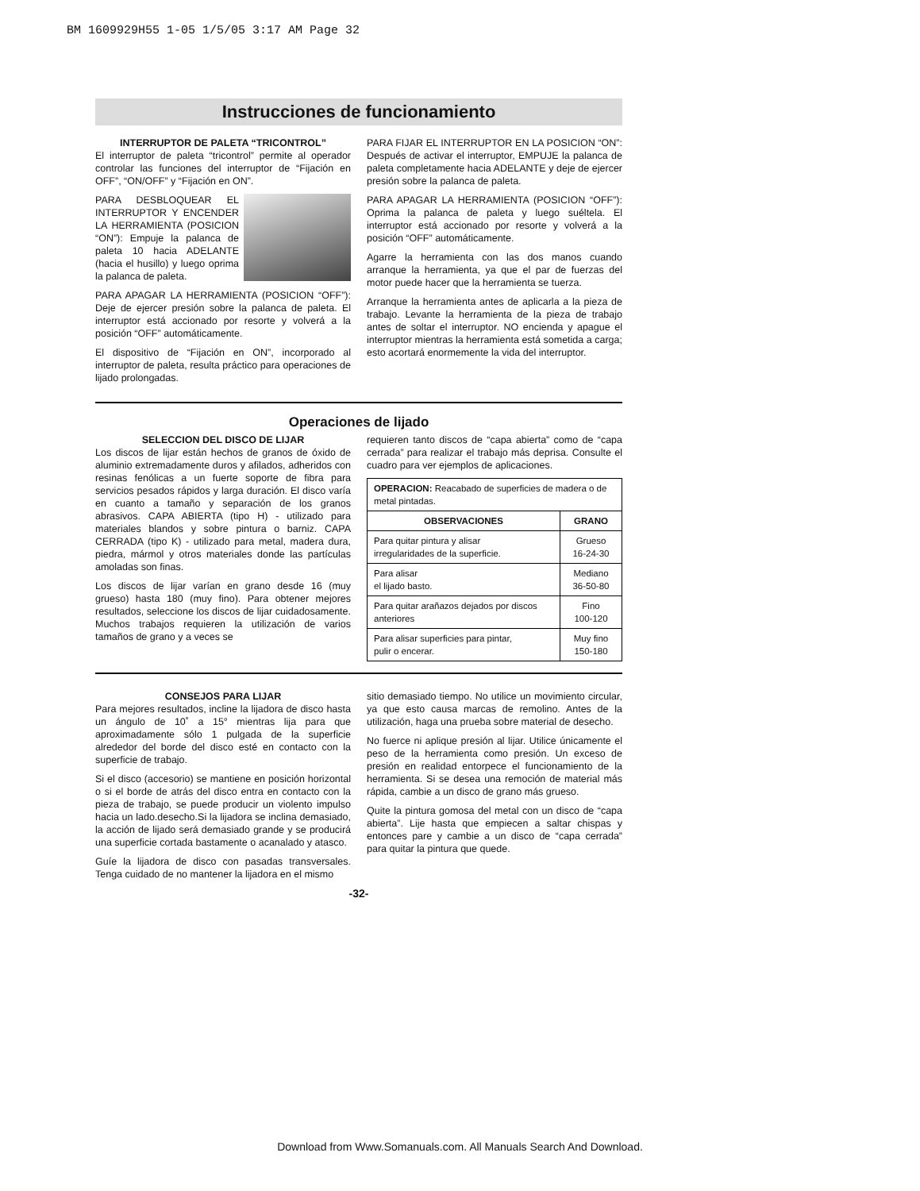BM 1609929H55 1-05 1/5/05 3:17 AM Page 32
Instrucciones de funcionamiento
INTERRUPTOR DE PALETA “TRICONTROL”
El interruptor de paleta “tricontrol” permite al operador controlar las funciones del interruptor de “Fijación en OFF”, “ON/OFF” y “Fijación en ON”.
PARA DESBLOQUEAR EL INTERRUPTOR Y ENCENDER LA HERRAMIENTA (POSICION “ON”): Empuje la palanca de paleta 10 hacia ADELANTE (hacia el husillo) y luego oprima la palanca de paleta.
PARA APAGAR LA HERRAMIENTA (POSICION “OFF”): Deje de ejercer presión sobre la palanca de paleta. El interruptor está accionado por resorte y volverá a la posición “OFF” automáticamente.
El dispositivo de “Fijación en ON”, incorporado al interruptor de paleta, resulta práctico para operaciones de lijado prolongadas.
PARA FIJAR EL INTERRUPTOR EN LA POSICION “ON”: Después de activar el interruptor, EMPUJE la palanca de paleta completamente hacia ADELANTE y deje de ejercer presión sobre la palanca de paleta.
PARA APAGAR LA HERRAMIENTA (POSICION “OFF”): Oprima la palanca de paleta y luego suéltela. El interruptor está accionado por resorte y volverá a la posición “OFF” automáticamente.
Agarre la herramienta con las dos manos cuando arranque la herramienta, ya que el par de fuerzas del motor puede hacer que la herramienta se tuerza.
Arranque la herramienta antes de aplicarla a la pieza de trabajo. Levante la herramienta de la pieza de trabajo antes de soltar el interruptor. NO encienda y apague el interruptor mientras la herramienta está sometida a carga; esto acortará enormemente la vida del interruptor.
Operaciones de lijado
SELECCION DEL DISCO DE LIJAR
Los discos de lijar están hechos de granos de óxido de aluminio extremadamente duros y afilados, adheridos con resinas fenólicas a un fuerte soporte de fibra para servicios pesados rápidos y larga duración. El disco varía en cuanto a tamaño y separación de los granos abrasivos. CAPA ABIERTA (tipo H) - utilizado para materiales blandos y sobre pintura o barniz. CAPA CERRADA (tipo K) - utilizado para metal, madera dura, piedra, mármol y otros materiales donde las partículas amoladas son finas.
Los discos de lijar varían en grano desde 16 (muy grueso) hasta 180 (muy fino). Para obtener mejores resultados, seleccione los discos de lijar cuidadosamente. Muchos trabajos requieren la utilización de varios tamaños de grano y a veces se
requieren tanto discos de “capa abierta” como de “capa cerrada” para realizar el trabajo más deprisa. Consulte el cuadro para ver ejemplos de aplicaciones.
| OPERACION: Reacabado de superficies de madera o de metal pintadas. | |
| OBSERVACIONES | GRANO |
| Para quitar pintura y alisar irregularidades de la superficie. | Grueso 16-24-30 |
| Para alisar el lijado basto. | Mediano 36-50-80 |
| Para quitar arañazos dejados por discos anteriores | Fino 100-120 |
| Para alisar superficies para pintar, pulir o encerar. | Muy fino 150-180 |
CONSEJOS PARA LIJAR
Para mejores resultados, incline la lijadora de disco hasta un ángulo de 10˚ a 15° mientras lija para que aproximadamente sólo 1 pulgada de la superficie alrededor del borde del disco esté en contacto con la superficie de trabajo.
Si el disco (accesorio) se mantiene en posición horizontal o si el borde de atrás del disco entra en contacto con la pieza de trabajo, se puede producir un violento impulso hacia un lado.desecho.Si la lijadora se inclina demasiado, la acción de lijado será demasiado grande y se producirá una superficie cortada bastamente o acanalado y atasco.
Guíe la lijadora de disco con pasadas transversales. Tenga cuidado de no mantener la lijadora en el mismo
sitio demasiado tiempo. No utilice un movimiento circular, ya que esto causa marcas de remolino. Antes de la utilización, haga una prueba sobre material de desecho.
No fuerce ni aplique presión al lijar. Utilice únicamente el peso de la herramienta como presión. Un exceso de presión en realidad entorpece el funcionamiento de la herramienta. Si se desea una remoción de material más rápida, cambie a un disco de grano más grueso.
Quite la pintura gomosa del metal con un disco de “capa abierta”. Lije hasta que empiecen a saltar chispas y entonces pare y cambie a un disco de “capa cerrada” para quitar la pintura que quede.
-32-
Download from Www.Somanuals.com. All Manuals Search And Download.